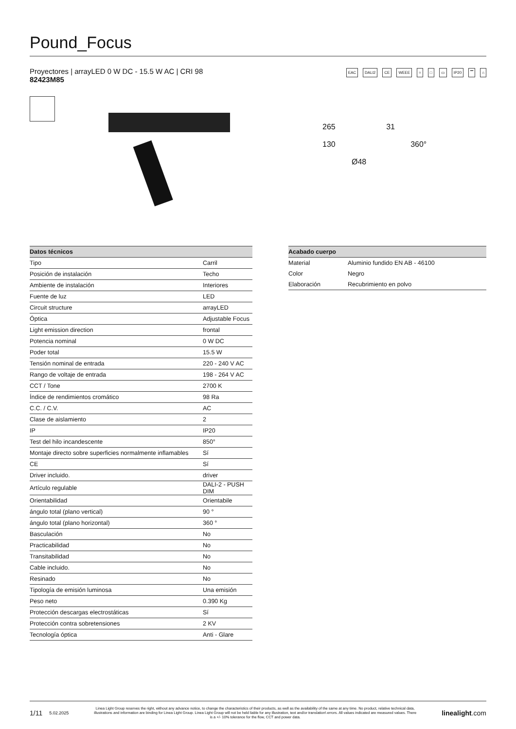Pound_Focus
Proyectores | arrayLED 0 W DC - 15.5 W AC | CRI 98
82423M85
EAC DALI2 CE WEEE ○ □ ▭ IP20 ▔ ⌂
265 31
130 360°
Ø48
| Datos técnicos | |
| --- | --- |
| Tipo | Carril |
| Posición de instalación | Techo |
| Ambiente de instalación | Interiores |
| Fuente de luz | LED |
| Circuit structure | arrayLED |
| Óptica | Adjustable Focus |
| Light emission direction | frontal |
| Potencia nominal | 0 W DC |
| Poder total | 15.5 W |
| Tensión nominal de entrada | 220 - 240 V AC |
| Rango de voltaje de entrada | 198 - 264 V AC |
| CCT / Tone | 2700 K |
| Índice de rendimientos cromático | 98 Ra |
| C.C. / C.V. | AC |
| Clase de aislamiento | 2 |
| IP | IP20 |
| Test del hilo incandescente | 850° |
| Montaje directo sobre superficies normalmente inflamables | Sí |
| CE | Sí |
| Driver incluido. | driver |
| Artículo regulable | DALI-2 - PUSH DIM |
| Orientabilidad | Orientabile |
| ángulo total (plano vertical) | 90 ° |
| ángulo total (plano horizontal) | 360 ° |
| Basculación | No |
| Practicabilidad | No |
| Transitabilidad | No |
| Cable incluido. | No |
| Resinado | No |
| Tipología de emisión luminosa | Una emisión |
| Peso neto | 0.390 Kg |
| Protección descargas electrostáticas | Sí |
| Protección contra sobretensiones | 2 KV |
| Tecnología óptica | Anti - Glare |
| Acabado cuerpo | |
| --- | --- |
| Material | Aluminio fundido EN AB - 46100 |
| Color | Negro |
| Elaboración | Recubrimiento en polvo |
1/11 5.02.2025
Linea Light Group reserves the right, without any advance notice, to change the characteristics of their products, as well as the availability of the same at any time. No product, relative technical data, illustrations and information are binding for Linea Light Group. Linea Light Group will not be held liable for any illustration, text and/or translation\ errors. All values indicated are measured values. There is a +/- 10% tolerance for the flow, CCT and power data.
linealight.com